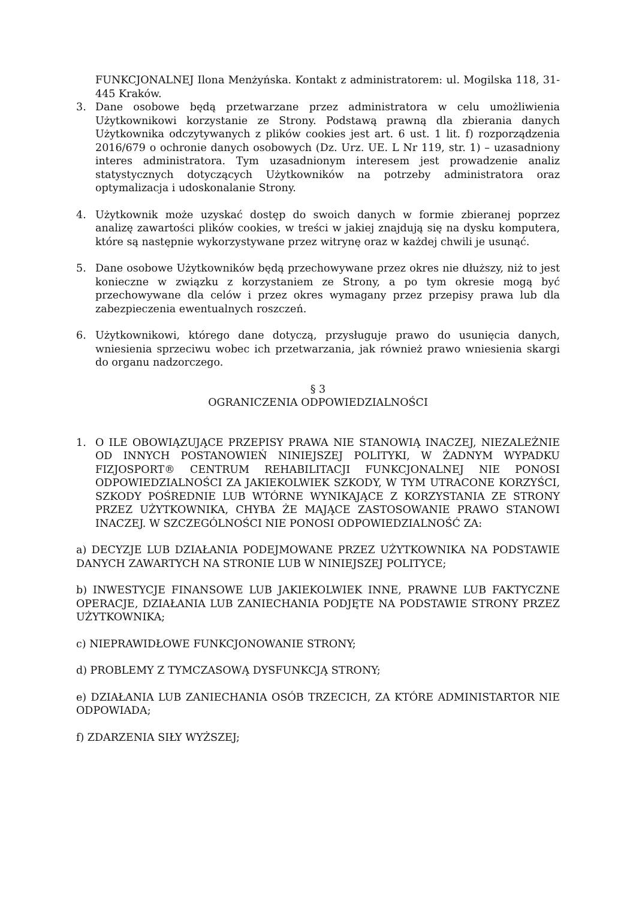FUNKCJONALNEJ Ilona Menżyńska. Kontakt z administratorem: ul. Mogilska 118, 31- 445 Kraków.
3. Dane osobowe będą przetwarzane przez administratora w celu umożliwienia Użytkownikowi korzystanie ze Strony. Podstawą prawną dla zbierania danych Użytkownika odczytywanych z plików cookies jest art. 6 ust. 1 lit. f) rozporządzenia 2016/679 o ochronie danych osobowych (Dz. Urz. UE. L Nr 119, str. 1) – uzasadniony interes administratora. Tym uzasadnionym interesem jest prowadzenie analiz statystycznych dotyczących Użytkowników na potrzeby administratora oraz optymalizacja i udoskonalanie Strony.
4. Użytkownik może uzyskać dostęp do swoich danych w formie zbieranej poprzez analizę zawartości plików cookies, w treści w jakiej znajdują się na dysku komputera, które są następnie wykorzystywane przez witrynę oraz w każdej chwili je usunąć.
5. Dane osobowe Użytkowników będą przechowywane przez okres nie dłuższy, niż to jest konieczne w związku z korzystaniem ze Strony, a po tym okresie mogą być przechowywane dla celów i przez okres wymagany przez przepisy prawa lub dla zabezpieczenia ewentualnych roszczeń.
6. Użytkownikowi, którego dane dotyczą, przysługuje prawo do usunięcia danych, wniesienia sprzeciwu wobec ich przetwarzania, jak również prawo wniesienia skargi do organu nadzorczego.
§ 3
OGRANICZENIA ODPOWIEDZIALNOŚCI
1. O ILE OBOWIĄZUJĄCE PRZEPISY PRAWA NIE STANOWIĄ INACZEJ, NIEZALEŻNIE OD INNYCH POSTANOWIEŃ NINIEJSZEJ POLITYKI, W ŻADNYM WYPADKU FIZJOSPORT® CENTRUM REHABILITACJI FUNKCJONALNEJ NIE PONOSI ODPOWIEDZIALNOŚCI ZA JAKIEKOLWIEK SZKODY, W TYM UTRACONE KORZYŚCI, SZKODY POŚREDNIE LUB WTÓRNE WYNIKAJĄCE Z KORZYSTANIA ZE STRONY PRZEZ UŻYTKOWNIKA, CHYBA ŻE MAJĄCE ZASTOSOWANIE PRAWO STANOWI INACZEJ. W SZCZEGÓLNOŚCI NIE PONOSI ODPOWIEDZIALNOŚĆ ZA:
a) DECYZJE LUB DZIAŁANIA PODEJMOWANE PRZEZ UŻYTKOWNIKA NA PODSTAWIE DANYCH ZAWARTYCH NA STRONIE LUB W NINIEJSZEJ POLITYCE;
b) INWESTYCJE FINANSOWE LUB JAKIEKOLWIEK INNE, PRAWNE LUB FAKTYCZNE OPERACJE, DZIAŁANIA LUB ZANIECHANIA PODJĘTE NA PODSTAWIE STRONY PRZEZ UŻYTKOWNIKA;
c) NIEPRAWIDŁOWE FUNKCJONOWANIE STRONY;
d) PROBLEMY Z TYMCZASOWĄ DYSFUNKCJĄ STRONY;
e) DZIAŁANIA LUB ZANIECHANIA OSÓB TRZECICH, ZA KTÓRE ADMINISTARTOR NIE ODPOWIADA;
f) ZDARZENIA SIŁY WYŻSZEJ;